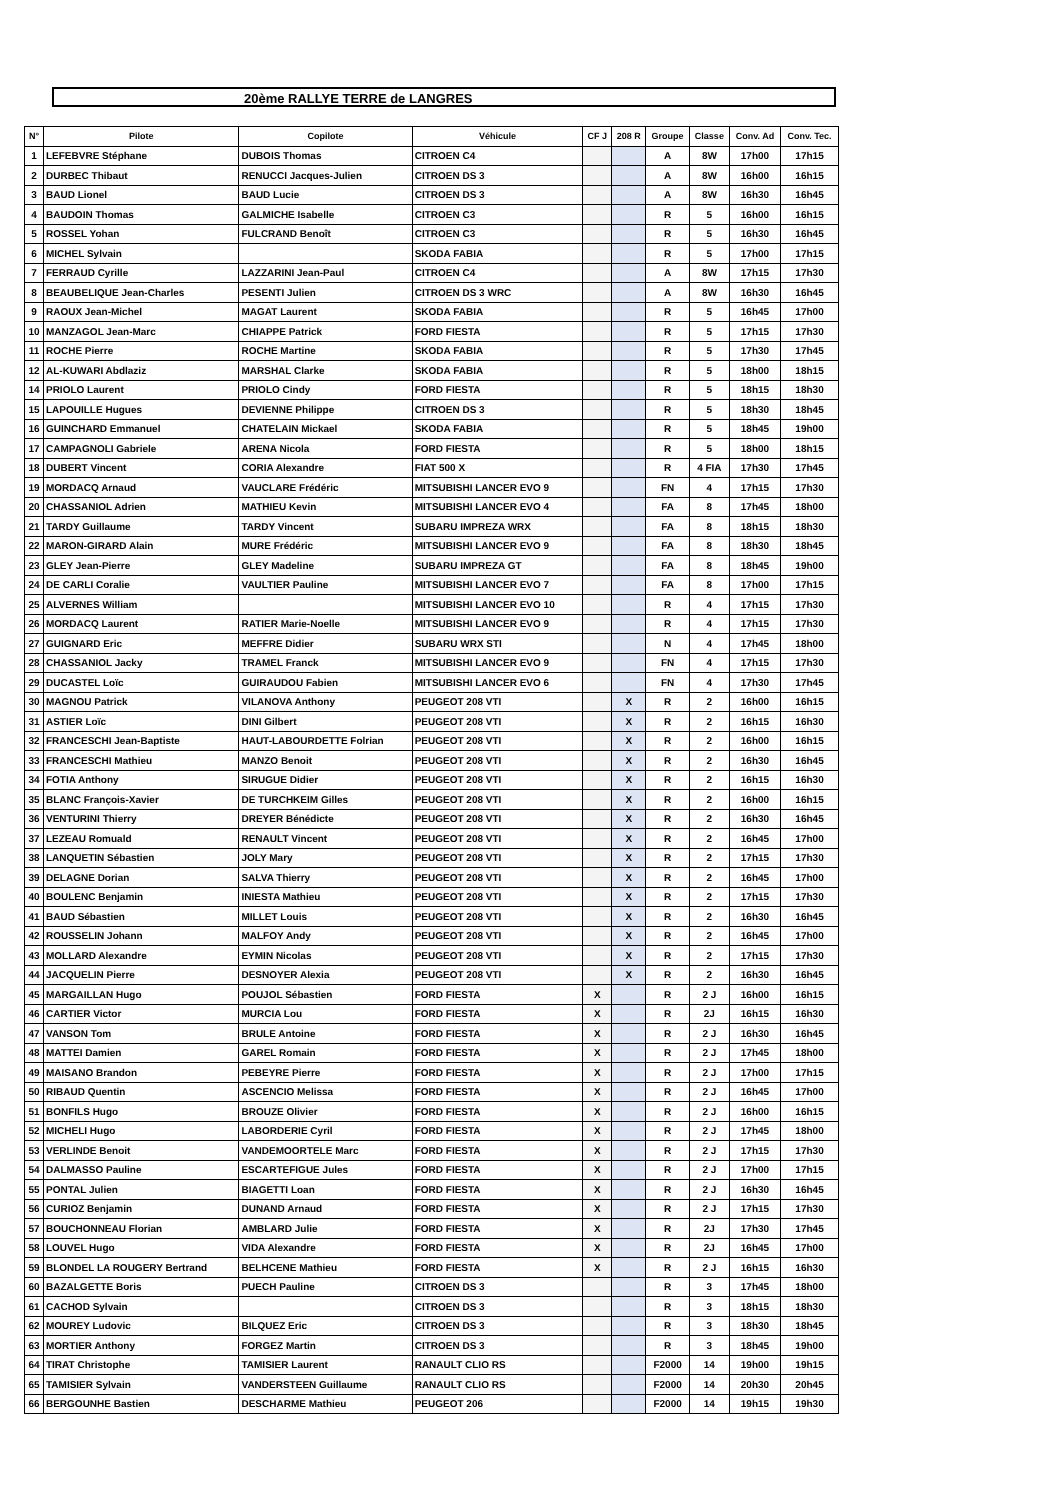20ème RALLYE TERRE de LANGRES
| N° | Pilote | Copilote | Véhicule | CF J | 208 R | Groupe | Classe | Conv. Ad | Conv. Tec. |
| --- | --- | --- | --- | --- | --- | --- | --- | --- | --- |
| 1 | LEFEBVRE Stéphane | DUBOIS Thomas | CITROEN C4 | | | A | 8W | 17h00 | 17h15 |
| 2 | DURBEC Thibaut | RENUCCI Jacques-Julien | CITROEN DS 3 | | | A | 8W | 16h00 | 16h15 |
| 3 | BAUD Lionel | BAUD Lucie | CITROEN DS 3 | | | A | 8W | 16h30 | 16h45 |
| 4 | BAUDOIN Thomas | GALMICHE Isabelle | CITROEN C3 | | | R | 5 | 16h00 | 16h15 |
| 5 | ROSSEL Yohan | FULCRAND Benoît | CITROEN C3 | | | R | 5 | 16h30 | 16h45 |
| 6 | MICHEL Sylvain | | SKODA FABIA | | | R | 5 | 17h00 | 17h15 |
| 7 | FERRAUD Cyrille | LAZZARINI Jean-Paul | CITROEN C4 | | | A | 8W | 17h15 | 17h30 |
| 8 | BEAUBELIQUE Jean-Charles | PESENTI Julien | CITROEN DS 3 WRC | | | A | 8W | 16h30 | 16h45 |
| 9 | RAOUX Jean-Michel | MAGAT Laurent | SKODA FABIA | | | R | 5 | 16h45 | 17h00 |
| 10 | MANZAGOL Jean-Marc | CHIAPPE Patrick | FORD FIESTA | | | R | 5 | 17h15 | 17h30 |
| 11 | ROCHE Pierre | ROCHE Martine | SKODA FABIA | | | R | 5 | 17h30 | 17h45 |
| 12 | AL-KUWARI Abdlaziz | MARSHAL Clarke | SKODA FABIA | | | R | 5 | 18h00 | 18h15 |
| 14 | PRIOLO Laurent | PRIOLO Cindy | FORD FIESTA | | | R | 5 | 18h15 | 18h30 |
| 15 | LAPOUILLE Hugues | DEVIENNE Philippe | CITROEN DS 3 | | | R | 5 | 18h30 | 18h45 |
| 16 | GUINCHARD Emmanuel | CHATELAIN Mickael | SKODA FABIA | | | R | 5 | 18h45 | 19h00 |
| 17 | CAMPAGNOLI Gabriele | ARENA Nicola | FORD FIESTA | | | R | 5 | 18h00 | 18h15 |
| 18 | DUBERT Vincent | CORIA Alexandre | FIAT 500 X | | | R | 4 FIA | 17h30 | 17h45 |
| 19 | MORDACQ Arnaud | VAUCLARE Frédéric | MITSUBISHI LANCER EVO 9 | | | FN | 4 | 17h15 | 17h30 |
| 20 | CHASSANIOL Adrien | MATHIEU Kevin | MITSUBISHI LANCER EVO 4 | | | FA | 8 | 17h45 | 18h00 |
| 21 | TARDY Guillaume | TARDY Vincent | SUBARU IMPREZA WRX | | | FA | 8 | 18h15 | 18h30 |
| 22 | MARON-GIRARD Alain | MURE Frédéric | MITSUBISHI LANCER EVO 9 | | | FA | 8 | 18h30 | 18h45 |
| 23 | GLEY Jean-Pierre | GLEY Madeline | SUBARU IMPREZA GT | | | FA | 8 | 18h45 | 19h00 |
| 24 | DE CARLI Coralie | VAULTIER Pauline | MITSUBISHI LANCER EVO 7 | | | FA | 8 | 17h00 | 17h15 |
| 25 | ALVERNES William | | MITSUBISHI LANCER EVO 10 | | | R | 4 | 17h15 | 17h30 |
| 26 | MORDACQ Laurent | RATIER Marie-Noelle | MITSUBISHI LANCER EVO 9 | | | R | 4 | 17h15 | 17h30 |
| 27 | GUIGNARD Eric | MEFFRE Didier | SUBARU WRX STI | | | N | 4 | 17h45 | 18h00 |
| 28 | CHASSANIOL Jacky | TRAMEL Franck | MITSUBISHI LANCER EVO 9 | | | FN | 4 | 17h15 | 17h30 |
| 29 | DUCASTEL Loïc | GUIRAUDOU Fabien | MITSUBISHI LANCER EVO 6 | | | FN | 4 | 17h30 | 17h45 |
| 30 | MAGNOU Patrick | VILANOVA Anthony | PEUGEOT 208 VTI | | X | R | 2 | 16h00 | 16h15 |
| 31 | ASTIER Loïc | DINI Gilbert | PEUGEOT 208 VTI | | X | R | 2 | 16h15 | 16h30 |
| 32 | FRANCESCHI Jean-Baptiste | HAUT-LABOURDETTE Folrian | PEUGEOT 208 VTI | | X | R | 2 | 16h00 | 16h15 |
| 33 | FRANCESCHI Mathieu | MANZO Benoit | PEUGEOT 208 VTI | | X | R | 2 | 16h30 | 16h45 |
| 34 | FOTIA Anthony | SIRUGUE Didier | PEUGEOT 208 VTI | | X | R | 2 | 16h15 | 16h30 |
| 35 | BLANC François-Xavier | DE TURCHKEIM Gilles | PEUGEOT 208 VTI | | X | R | 2 | 16h00 | 16h15 |
| 36 | VENTURINI Thierry | DREYER Bénédicte | PEUGEOT 208 VTI | | X | R | 2 | 16h30 | 16h45 |
| 37 | LEZEAU Romuald | RENAULT Vincent | PEUGEOT 208 VTI | | X | R | 2 | 16h45 | 17h00 |
| 38 | LANQUETIN Sébastien | JOLY Mary | PEUGEOT 208 VTI | | X | R | 2 | 17h15 | 17h30 |
| 39 | DELAGNE Dorian | SALVA Thierry | PEUGEOT 208 VTI | | X | R | 2 | 16h45 | 17h00 |
| 40 | BOULENC Benjamin | INIESTA Mathieu | PEUGEOT 208 VTI | | X | R | 2 | 17h15 | 17h30 |
| 41 | BAUD Sébastien | MILLET Louis | PEUGEOT 208 VTI | | X | R | 2 | 16h30 | 16h45 |
| 42 | ROUSSELIN Johann | MALFOY Andy | PEUGEOT 208 VTI | | X | R | 2 | 16h45 | 17h00 |
| 43 | MOLLARD Alexandre | EYMIN Nicolas | PEUGEOT 208 VTI | | X | R | 2 | 17h15 | 17h30 |
| 44 | JACQUELIN Pierre | DESNOYER Alexia | PEUGEOT 208 VTI | | X | R | 2 | 16h30 | 16h45 |
| 45 | MARGAILLAN Hugo | POUJOL Sébastien | FORD FIESTA | X | | R | 2 J | 16h00 | 16h15 |
| 46 | CARTIER Victor | MURCIA Lou | FORD FIESTA | X | | R | 2J | 16h15 | 16h30 |
| 47 | VANSON Tom | BRULE Antoine | FORD FIESTA | X | | R | 2 J | 16h30 | 16h45 |
| 48 | MATTEI Damien | GAREL Romain | FORD FIESTA | X | | R | 2 J | 17h45 | 18h00 |
| 49 | MAISANO Brandon | PEBEYRE Pierre | FORD FIESTA | X | | R | 2 J | 17h00 | 17h15 |
| 50 | RIBAUD Quentin | ASCENCIO Melissa | FORD FIESTA | X | | R | 2 J | 16h45 | 17h00 |
| 51 | BONFILS Hugo | BROUZE Olivier | FORD FIESTA | X | | R | 2 J | 16h00 | 16h15 |
| 52 | MICHELI Hugo | LABORDERIE Cyril | FORD FIESTA | X | | R | 2 J | 17h45 | 18h00 |
| 53 | VERLINDE Benoit | VANDEMOORTELE Marc | FORD FIESTA | X | | R | 2 J | 17h15 | 17h30 |
| 54 | DALMASSO Pauline | ESCARTEFIGUE Jules | FORD FIESTA | X | | R | 2 J | 17h00 | 17h15 |
| 55 | PONTAL Julien | BIAGETTI Loan | FORD FIESTA | X | | R | 2 J | 16h30 | 16h45 |
| 56 | CURIOZ Benjamin | DUNAND Arnaud | FORD FIESTA | X | | R | 2 J | 17h15 | 17h30 |
| 57 | BOUCHONNEAU Florian | AMBLARD Julie | FORD FIESTA | X | | R | 2J | 17h30 | 17h45 |
| 58 | LOUVEL Hugo | VIDA Alexandre | FORD FIESTA | X | | R | 2J | 16h45 | 17h00 |
| 59 | BLONDEL LA ROUGERY Bertrand | BELHCENE Mathieu | FORD FIESTA | X | | R | 2 J | 16h15 | 16h30 |
| 60 | BAZALGETTE Boris | PUECH Pauline | CITROEN DS 3 | | | R | 3 | 17h45 | 18h00 |
| 61 | CACHOD Sylvain | | CITROEN DS 3 | | | R | 3 | 18h15 | 18h30 |
| 62 | MOUREY Ludovic | BILQUEZ Eric | CITROEN DS 3 | | | R | 3 | 18h30 | 18h45 |
| 63 | MORTIER Anthony | FORGEZ Martin | CITROEN DS 3 | | | R | 3 | 18h45 | 19h00 |
| 64 | TIRAT Christophe | TAMISIER Laurent | RANAULT CLIO RS | | | F2000 | 14 | 19h00 | 19h15 |
| 65 | TAMISIER Sylvain | VANDERSTEEN Guillaume | RANAULT CLIO RS | | | F2000 | 14 | 20h30 | 20h45 |
| 66 | BERGOUNHE Bastien | DESCHARME Mathieu | PEUGEOT 206 | | | F2000 | 14 | 19h15 | 19h30 |